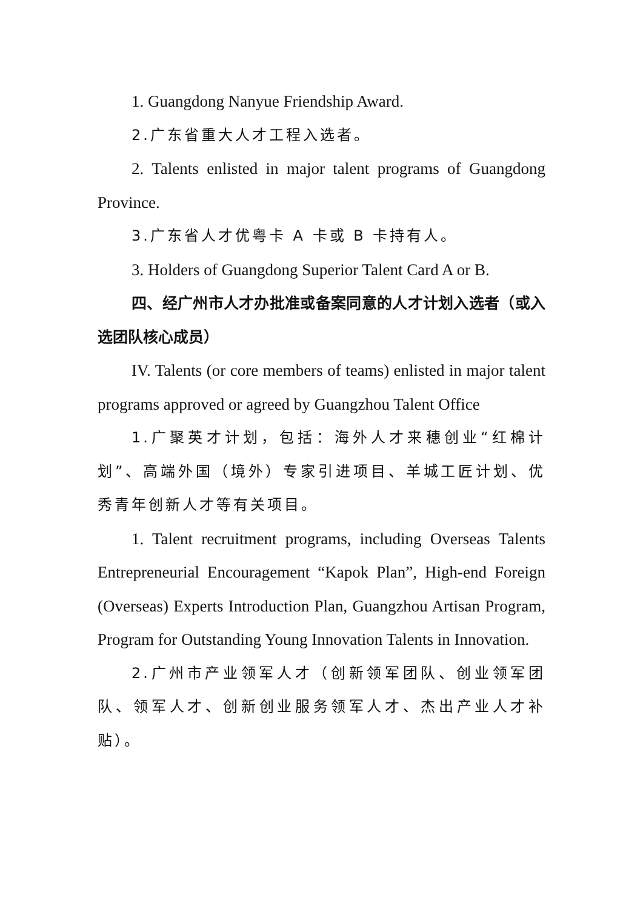1. Guangdong Nanyue Friendship Award.
2.广东省重大人才工程入选者。
2. Talents enlisted in major talent programs of Guangdong Province.
3.广东省人才优粤卡 A 卡或 B 卡持有人。
3. Holders of Guangdong Superior Talent Card A or B.
四、经广州市人才办批准或备案同意的人才计划入选者（或入选团队核心成员）
IV. Talents (or core members of teams) enlisted in major talent programs approved or agreed by Guangzhou Talent Office
1.广聚英才计划，包括：海外人才来穗创业“红棉计划”、高端外国（境外）专家引进项目、羊城工匠计划、优秀青年创新人才等有关项目。
1. Talent recruitment programs, including Overseas Talents Entrepreneurial Encouragement “Kapok Plan”, High-end Foreign (Overseas) Experts Introduction Plan, Guangzhou Artisan Program, Program for Outstanding Young Innovation Talents in Innovation.
2.广州市产业领军人才（创新领军团队、创业领军团队、领军人才、创新创业服务领军人才、杰出产业人才补贴）。